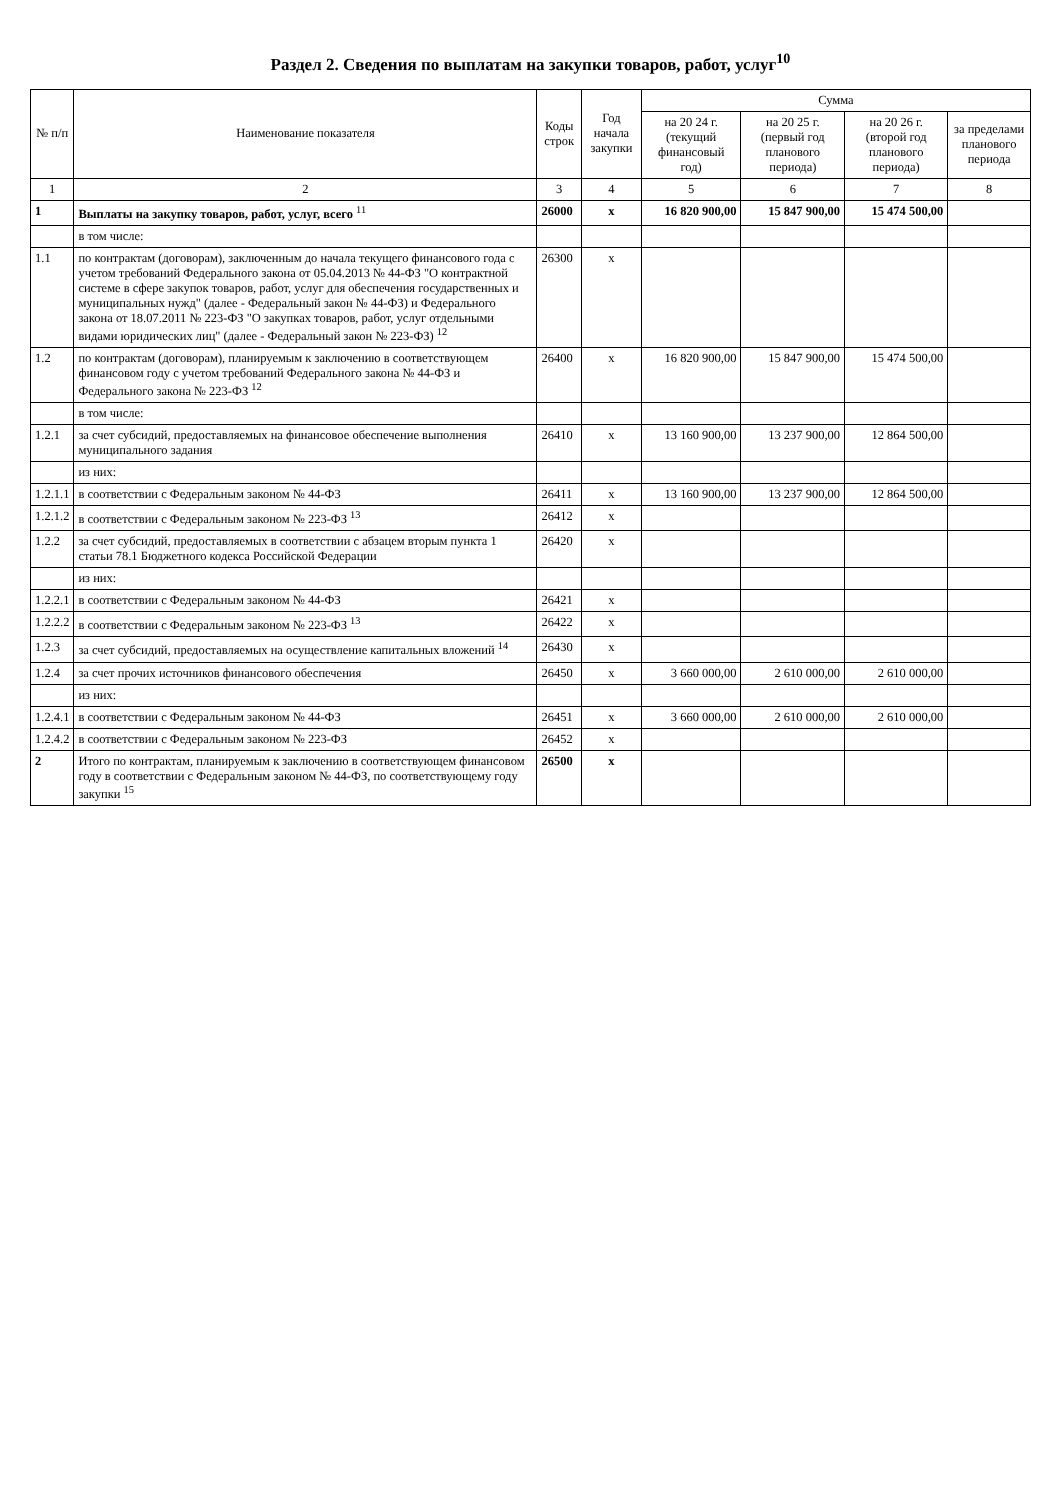Раздел 2. Сведения по выплатам на закупки товаров, работ, услуг<sup>10</sup>
| № п/п | Наименование показателя | Коды строк | Год начала закупки | Сумма | | | |
| --- | --- | --- | --- | --- | --- | --- | --- |
| | | | | на 20 24 г. (текущий финансовый год) | на 20 25 г. (первый год планового периода) | на 20 26 г. (второй год планового периода) | за пределами планового периода |
| 1 | 2 | 3 | 4 | 5 | 6 | 7 | 8 |
| 1 | Выплаты на закупку товаров, работ, услуг, всего <sup>11</sup> | 26000 | x | 16 820 900,00 | 15 847 900,00 | 15 474 500,00 | |
| | в том числе: | | | | | | |
| 1.1 | по контрактам (договорам), заключенным до начала текущего финансового года с учетом требований Федерального закона от 05.04.2013 № 44-ФЗ "О контрактной системе в сфере закупок товаров, работ, услуг для обеспечения государственных и муниципальных нужд" (далее - Федеральный закон № 44-ФЗ) и Федерального закона от 18.07.2011 № 223-ФЗ "О закупках товаров, работ, услуг отдельными видами юридических лиц" (далее - Федеральный закон № 223-ФЗ) <sup>12</sup> | 26300 | x | | | | |
| 1.2 | по контрактам (договорам), планируемым к заключению в соответствующем финансовом году с учетом требований Федерального закона № 44-ФЗ и Федерального закона № 223-ФЗ <sup>12</sup> | 26400 | x | 16 820 900,00 | 15 847 900,00 | 15 474 500,00 | |
| | в том числе: | | | | | | |
| 1.2.1 | за счет субсидий, предоставляемых на финансовое обеспечение выполнения муниципального задания | 26410 | x | 13 160 900,00 | 13 237 900,00 | 12 864 500,00 | |
| | из них: | | | | | | |
| 1.2.1.1 | в соответствии с Федеральным законом № 44-ФЗ | 26411 | x | 13 160 900,00 | 13 237 900,00 | 12 864 500,00 | |
| 1.2.1.2 | в соответствии с Федеральным законом № 223-ФЗ <sup>13</sup> | 26412 | x | | | | |
| 1.2.2 | за счет субсидий, предоставляемых в соответствии с абзацем вторым пункта 1 статьи 78.1 Бюджетного кодекса Российской Федерации | 26420 | x | | | | |
| | из них: | | | | | | |
| 1.2.2.1 | в соответствии с Федеральным законом № 44-ФЗ | 26421 | x | | | | |
| 1.2.2.2 | в соответствии с Федеральным законом № 223-ФЗ <sup>13</sup> | 26422 | x | | | | |
| 1.2.3 | за счет субсидий, предоставляемых на осуществление капитальных вложений <sup>14</sup> | 26430 | x | | | | |
| 1.2.4 | за счет прочих источников финансового обеспечения | 26450 | x | 3 660 000,00 | 2 610 000,00 | 2 610 000,00 | |
| | из них: | | | | | | |
| 1.2.4.1 | в соответствии с Федеральным законом № 44-ФЗ | 26451 | x | 3 660 000,00 | 2 610 000,00 | 2 610 000,00 | |
| 1.2.4.2 | в соответствии с Федеральным законом № 223-ФЗ | 26452 | x | | | | |
| 2 | Итого по контрактам, планируемым к заключению в соответствующем финансовом году в соответствии с Федеральным законом № 44-ФЗ, по соответствующему году закупки <sup>15</sup> | 26500 | x | | | | |